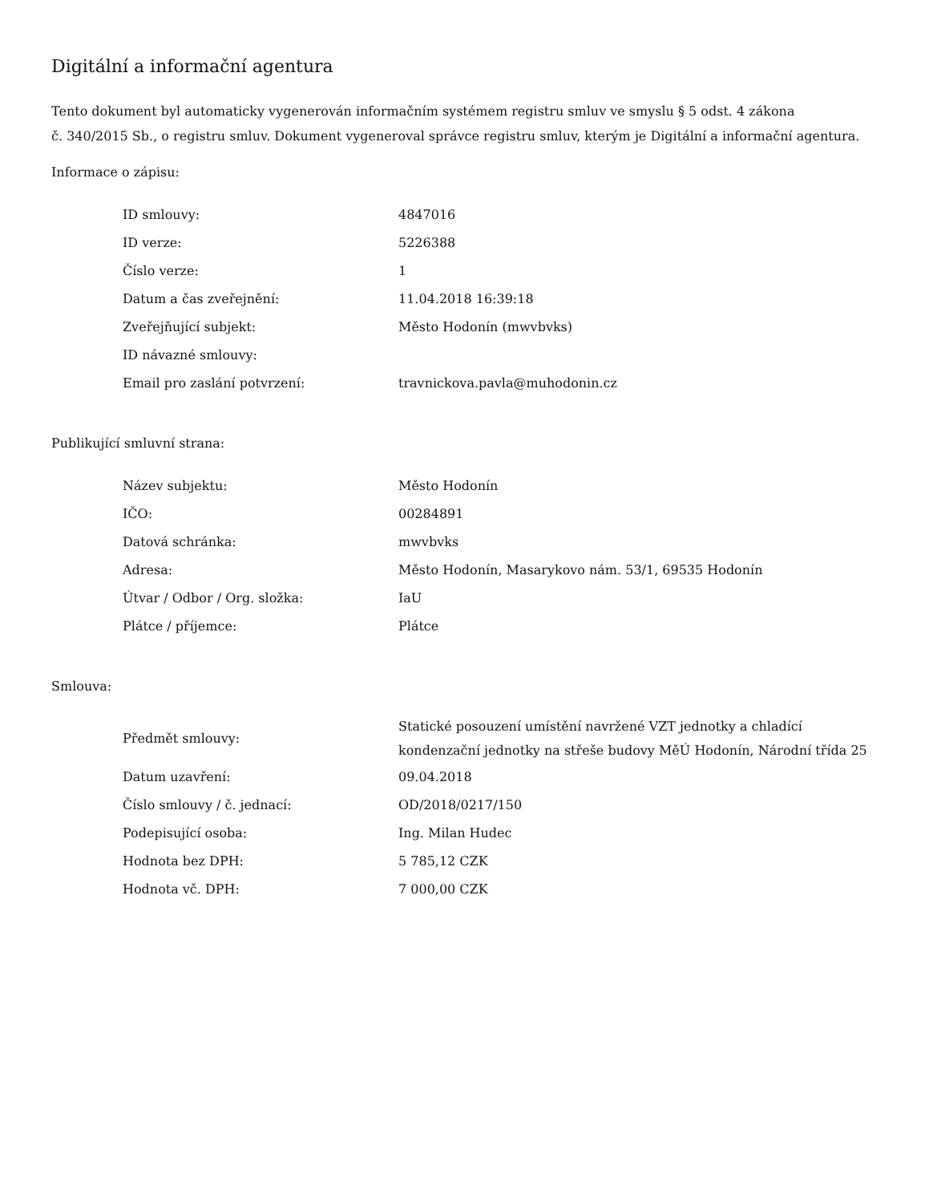Digitální a informační agentura
Tento dokument byl automaticky vygenerován informačním systémem registru smluv ve smyslu § 5 odst. 4 zákona
č. 340/2015 Sb., o registru smluv. Dokument vygeneroval správce registru smluv, kterým je Digitální a informační agentura.
Informace o zápisu:
| ID smlouvy: | 4847016 |
| ID verze: | 5226388 |
| Číslo verze: | 1 |
| Datum a čas zveřejnění: | 11.04.2018 16:39:18 |
| Zveřejňující subjekt: | Město Hodonín (mwvbvks) |
| ID návazné smlouvy: | |
| Email pro zaslání potvrzení: | travnickova.pavla@muhodonin.cz |
Publikující smluvní strana:
| Název subjektu: | Město Hodonín |
| IČO: | 00284891 |
| Datová schránka: | mwvbvks |
| Adresa: | Město Hodonín, Masarykovo nám. 53/1, 69535 Hodonín |
| Útvar / Odbor / Org. složka: | IaU |
| Plátce / příjemce: | Plátce |
Smlouva:
| Předmět smlouvy: | Statické posouzení umístění navržené VZT jednotky a chladící kondenzační jednotky na střeše budovy MěÚ Hodonín, Národní třída 25 |
| Datum uzavření: | 09.04.2018 |
| Číslo smlouvy / č. jednací: | OD/2018/0217/150 |
| Podepisující osoba: | Ing. Milan Hudec |
| Hodnota bez DPH: | 5 785,12 CZK |
| Hodnota vč. DPH: | 7 000,00 CZK |